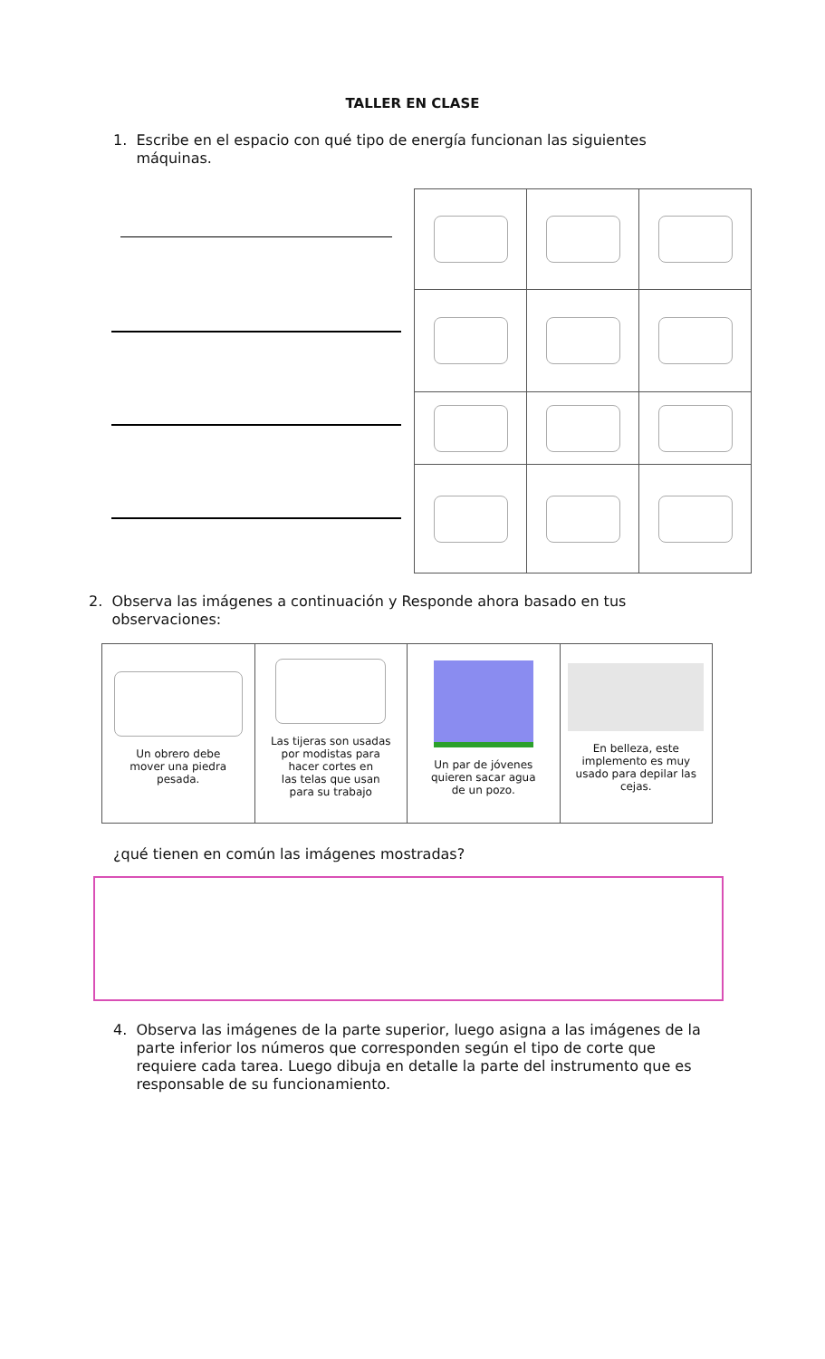TALLER EN CLASE
1. Escribe en el espacio con qué tipo de energía funcionan las siguientes
máquinas.
2. Observa las imágenes a continuación y Responde ahora basado en tus
observaciones:
| Un obrero debe mover una piedra pesada. | Las tijeras son usadas por modistas para hacer cortes en las telas que usan para su trabajo | Un par de jóvenes quieren sacar agua de un pozo. | En belleza, este implemento es muy usado para depilar las cejas. |
¿qué tienen en común las imágenes mostradas?
4. Observa las imágenes de la parte superior, luego asigna a las imágenes de la
parte inferior los números que corresponden según el tipo de corte que
requiere cada tarea. Luego dibuja en detalle la parte del instrumento que es
responsable de su funcionamiento.